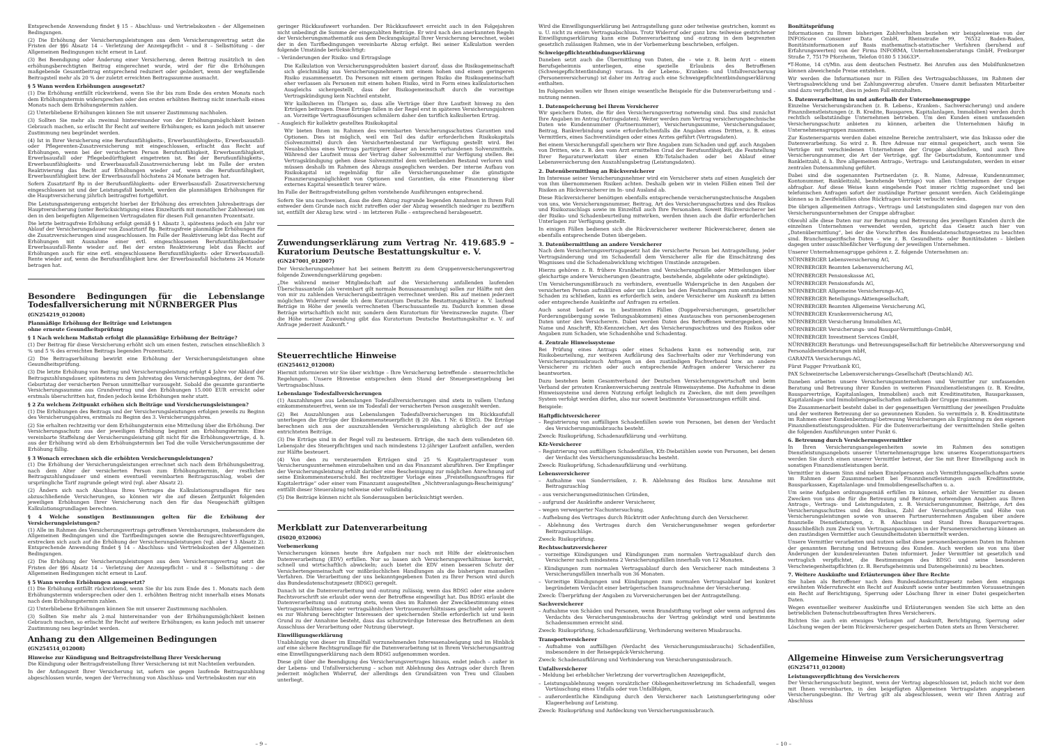Entsprechende Anwendung findet § 15 – Abschluss- und Vertriebskosten – der Allgemeinen Bedingungen.
(2) Die Erhöhung der Versicherungsleistungen aus dem Versicherungsvertrag setzt die Fristen der §§6 Absatz 14 – Verletzung der Anzeigepflicht – und 8 – Selbsttötung – der Allgemeinen Bedingungen nicht erneut in Lauf.
(3) Bei Beendigung oder Änderung einer Versicherung, deren Beitrag zusätzlich in den erhöhungsberechtigten Beitrag eingerechnet wurde, wird der für die Erhöhungen maßgebende Gesamtbeitrag entsprechend reduziert oder geändert, wenn der wegfallende Beitragsteil mehr als 20 % der zuletzt erreichten Beitragssumme ausmacht.
§ 5 Wann werden Erhöhungen ausgesetzt?
(1) Die Erhöhung entfällt rückwirkend, wenn Sie ihr bis zum Ende des ersten Monats nach dem Erhöhungstermin widersprechen oder den ersten erhöhten Beitrag nicht innerhalb eines Monats nach dem Erhöhungstermin zahlen.
(2) Unterbliebene Erhöhungen können Sie mit unserer Zustimmung nachholen.
(3) Sollten Sie mehr als zweimal hintereinander von der Erhöhungsmöglichkeit keinen Gebrauch machen, so erlischt Ihr Recht auf weitere Erhöhungen; es kann jedoch mit unserer Zustimmung neu begründet werden.
(4) Ist in Ihrer Versicherung eine Berufsunfähigkeits-, Erwerbsunfähigkeits-, Erwerbsausfall- oder Pflegerenten-Zusatzversicherung mit eingeschlossen, erlischt das Recht auf Erhöhungen, wenn bei der versicherten Person Berufsunfähigkeit, Erwerbsunfähigkeit, Erwerbsausfall oder Pflegebedürftigkeit eingetreten ist. Bei der Berufsunfähigkeits-, Erwerbsunfähigkeits- und Erwerbsausfall-Zusatzversicherung lebt im Falle der ersten Reaktivierung das Recht auf Erhöhungen wieder auf, wenn die Berufsunfähigkeit, Erwerbsunfähigkeit bzw. der Erwerbsausfall höchstens 24 Monate betragen hat.
Sofern Zusatztarif Bp in der Berufsunfähigkeits- oder Erwerbsausfall- Zusatzversicherung eingeschlossen ist und der Leistungsfall besteht, werden die planmäßigen Erhöhungen für die Hauptversicherung jährlich beitragsfrei fortgeführt.
Die Leistungssteigerung entspricht hierbei der Erhöhung des erreichten Jahresbeitrags der Hauptversicherung (unter Berücksichtigung eines Einzeltarifs mit monatlicher Zahlweise) um den in den beigefügten Allgemeinen Vertragsdaten für diesen Fall genannten Prozentsatz.
Die letzte beitragsfreie Erhöhung erfolgt gemäß § 1 Absatz 3, spätestens jedoch ein Jahr vor Ablauf der Versicherungsdauer von Zusatztarif Bp. Beitragsfreie planmäßige Erhöhungen für die Zusatzversicherungen sind ausgeschlossen. Im Falle der Reaktivierung lebt das Recht auf Erhöhungen mit Ausnahme einer evtl. eingeschlossenen Berufsunfähigkeitsoder Erwerbsausfall-Rente wieder auf. Bei der ersten Reaktivierung lebt das Recht auf Erhöhungen auch für eine evtl. eingeschlossene Berufsunfähigkeits- oder Erwerbsausfall-Rente wieder auf, wenn die Berufsunfähigkeit bzw. der Erwerbsausfall höchstens 24 Monate betragen hat.
Besondere Bedingungen für die Lebenslange Todesfallversicherung mit NÜRNBERGER Plus
(GN254219_012008)
Planmäßige Erhöhung der Beiträge und Leistungen
ohne erneute Gesundheitsprüfung
§ 1 Nach welchem Maßstab erfolgt die planmäßige Erhöhung der Beiträge?
(1) Der Beitrag für diese Versicherung erhöht sich um einen festen, zwischen einschließlich 3 % und 5 % des erreichten Beitrags liegenden Prozentsatz.
(2) Die Beitragserhöhung bewirkt eine Erhöhung der Versicherungsleistungen ohne Gesundheitsprüfung.
(3) Die letzte Erhöhung von Beitrag und Versicherungsleistung erfolgt 4 Jahre vor Ablauf der Beitragszahlungsdauer, spätestens zu dem Jahrestag des Versicherungsbeginns, der dem 76. Geburtstag der versicherten Person unmittelbar vorausgeht. Sobald die gesamte garantierte Versicherungssumme aus Grundvertrag und den Erhöhungen 15.000 EUR erreicht oder erstmals überschritten hat, finden jedoch keine Erhöhungen mehr statt.
§ 2 Zu welchem Zeitpunkt erhöhen sich Beiträge und Versicherungsleistungen?
(1) Die Erhöhungen des Beitrags und der Versicherungsleistungen erfolgen jeweils zu Beginn des Versicherungsjahres, erstmals zu Beginn des 3. Versicherungsjahres.
(2) Sie erhalten rechtzeitig vor dem Erhöhungstermin eine Mitteilung über die Erhöhung. Der Versicherungsschutz aus der jeweiligen Erhöhung beginnt am Erhöhungstermin. Eine vereinbarte Staffelung der Versicherungsleistung gilt nicht für die Erhöhungsverträge, d. h. aus der Erhöhung wird ab dem Erhöhungstermin bei Tod die volle Versicherungssumme der Erhöhung fällig.
§ 3 Wonach errechnen sich die erhöhten Versicherungsleistungen?
(1) Die Erhöhung der Versicherungsleistungen errechnet sich nach dem Erhöhungsbeitrag, nach dem Alter der versicherten Person zum Erhöhungstermin, der restlichen Beitragszahlungsdauer und einem eventuell vereinbarten Beitragszuschlag, wobei der ursprüngliche Tarif zugrunde gelegt wird (vgl. aber Absatz 2).
(2) Ändern sich nach Abschluss Ihres Vertrages die Kalkulationsgrundlagen für neu abzuschließende Versicherungen, so können wir die auf diesen Zeitpunkt folgenden jeweiligen Erhöhungen Ihrer Versicherung nach den für das Neugeschäft gültigen Kalkulationsgrundlagen berechnen.
§ 4 Welche sonstigen Bestimmungen gelten für die Erhöhung der Versicherungsleistungen?
(1) Alle im Rahmen des Versicherungsvertrags getroffenen Vereinbarungen, insbesondere die Allgemeinen Bedingungen und die Tarifbedingungen sowie die Bezugsrechtsverfügungen, erstrecken sich auch auf die Erhöhung der Versicherungsleistungen (vgl. aber § 3 Absatz 2). Entsprechende Anwendung findet § 14 – Abschluss- und Vertriebskosten der Allgemeinen Bedingungen.
(2) Die Erhöhung der Versicherungsleistungen aus dem Versicherungsvertrag setzt die Fristen der §§6 Absatz 14 – Verletzung der Anzeigepflicht – und 8 – Selbsttötung – der Allgemeinen Bedingungen nicht erneut in Lauf.
§ 5 Wann werden Erhöhungen ausgesetzt?
(1) Die Erhöhung entfällt rückwirkend, wenn Sie ihr bis zum Ende des 1. Monats nach dem Erhöhungstermin widersprechen oder den 1. erhöhten Beitrag nicht innerhalb eines Monats nach dem Erhöhungstermin zahlen.
(2) Unterbliebene Erhöhungen können Sie mit unserer Zustimmung nachholen.
(3) Sollten Sie mehr als 2-mal hintereinander von der Erhöhungsmöglichkeit keinen Gebrauch machen, so erlischt Ihr Recht auf weitere Erhöhungen; es kann jedoch mit unserer Zustimmung neu begründet werden.
Anhang zu den Allgemeinen Bedingungen
(GN254514_012008)
Hinweise zur Kündigung und Beitragsfreistellung Ihrer Versicherung
Die Kündigung oder Beitragsfreistellung Ihrer Versicherung ist mit Nachteilen verbunden.
In der Anfangszeit Ihrer Versicherung ist, sofern sie gegen laufende Beitragszahlung abgeschlossen wurde, wegen der Verrechnung von Abschluss- und Vertriebskosten nur ein
geringer Rückkaufswert vorhanden. Der Rückkaufswert erreicht auch in den Folgejahren nicht unbedingt die Summe der eingezahlten Beiträge. Er wird nach den anerkannten Regeln der Versicherungsmathematik aus dem Deckungskapital Ihrer Versicherung berechnet, wobei der in den Tarifbedingungen vereinbarte Abzug erfolgt. Bei seiner Kalkulation werden folgende Umstände berücksichtigt:
– Veränderungen der Risiko- und Ertragslage
Die Kalkulation von Versicherungsprodukten basiert darauf, dass die Risikogemeinschaft sich gleichmäßig aus Versicherungsnehmern mit einem hohen und einem geringeren Risiko zusammensetzt. Da Personen mit einem geringen Risiko die Risikogemeinschaft eher verlassen als Personen mit einem hohen Risiko, wird in Form eines kalkulatorischen Ausgleichs sichergestellt, dass der Risikogemeinschaft durch die vorzeitige Vertragskündigung kein Nachteil entsteht.
Wir kalkulieren im Übrigen so, dass alle Verträge über ihre Laufzeit hinweg zu den Erträgen beitragen. Diese Erträge fallen in der Regel erst in späteren Versicherungsjahren an. Vorzeitige Vertragsauflösungen schmälern daher den tariflich kalkulierten Ertrag.
– Ausgleich für kollektiv gestelltes Risikokapital
Wir bieten Ihnen im Rahmen des vereinbarten Versicherungsschutzes Garantien und Optionen. Dies ist möglich, weil ein Teil des dafür erforderlichen Risikokapitals (Solvenzmittel) durch den Versichertenbestand zur Verfügung gestellt wird. Bei Neuabschluss eines Vertrags partizipiert dieser an bereits vorhandenen Solvenzmitteln. Während der Laufzeit muss der Vertrag daher Solvenzmittel zur Verfügung stellen. Bei Vertragskündigung gehen diese Solvenzmittel dem verbleibenden Bestand verloren und müssen deshalb im Rahmen des Abzugs ausgeglichen werden. Der interne Aufbau von Risikokapital ist regelmäßig für alle Versicherungsnehmer die günstigste Finanzierungsmöglichkeit von Optionen und Garantien, da eine Finanzierung über externes Kapital wesentlich teurer wäre.
Im Falle der Beitragsfreistellung gelten vorstehende Ausführungen entsprechend.
Sofern Sie uns nachweisen, dass die dem Abzug zugrunde liegenden Annahmen in Ihrem Fall entweder dem Grunde nach nicht zutreffen oder der Abzug wesentlich niedriger zu beziffern ist, entfällt der Abzug bzw. wird – im letzteren Falle – entsprechend herabgesetzt.
Zuwendungserklärung zum Vertrag Nr. 419.685.9 – Kuratorium Deutsche Bestattungskultur e. V.
(GN247001_012007)
Der Versicherungsnehmer hat bei seinem Beitritt zu dem Gruppenversicherungsvertrag folgende Zuwendungserklärung gegeben:
„Die während meiner Mitgliedschaft auf die Versicherung anfallenden laufenden Überschussanteile (als vereinbart gilt normale Bonusansammlung) sollen zur Hälfte mit den von mir zu zahlenden Versicherungsbeiträgen verrechnet werden. Bis auf meinen jederzeit möglichen Widerruf wende ich dem Kuratorium Deutsche Bestattungskultur e. V. laufend Beträge in Höhe der jeweils verrechneten Überschussanteile zu. Dadurch kommen diese Beträge wirtschaftlich nicht mir, sondern dem Kuratorium für Vereinszwecke zugute. Über die Höhe meiner Zuwendung gibt das Kuratorium Deutsche Bestattungskultur e. V. auf Anfrage jederzeit Auskunft.“
Steuerrechtliche Hinweise
(GN254612_012008)
Hiermit informieren wir Sie über wichtige – Ihre Versicherung betreffende – steuerrechtliche Regelungen. Unsere Hinweise entsprechen dem Stand der Steuergesetzgebung bei Vertragsabschluss.
Lebenslange Todesfallversicherungen
(1) Auszahlungen aus Lebenslangen Todesfallversicherungen sind stets in vollem Umfang einkommensteuerfrei, wenn sie im Todesfall der versicherten Person ausgezahlt werden.
(2) Bei Auszahlungen aus Lebenslangen Todesfallversicherungen im Rückkaufsfall unterliegen die Erträge der Einkommensteuerpflicht (§ 20 Abs. 1 Nr. 6 EStG). Die Erträge berechnen sich aus der auszuzahlenden Versicherungsleistung abzüglich der auf sie entrichteten Beiträge.
(3) Die Erträge sind in der Regel voll zu besteuern. Erträge, die nach dem vollendeten 60. Lebensjahr des Steuerpflichtigen und nach mindestens 12-jähriger Laufzeit anfallen, werden zur Hälfte besteuert.
(4) Von den zu versteuernden Erträgen sind 25 % Kapitalertragsteuer vom Versicherungsunternehmen einzubehalten und an das Finanzamt abzuführen. Der Empfänger der Versicherungsleistung erhält darüber eine Bescheinigung zur möglichen Anrechnung auf seine Einkommensteuerschuld. Bei rechtzeitiger Vorlage eines „Freistellungsauftrages für Kapitalerträge“ oder einer vom Finanzamt ausgestellten „Nichtveranlagungs-Bescheinigung“ entfällt dieser Steuerabzug teilweise oder vollständig.
(5) Die Beiträge können nicht als Sonderausgaben berücksichtigt werden.
Merkblatt zur Datenverarbeitung
(IS020_032006)
Vorbemerkung
Versicherungen können heute ihre Aufgaben nur noch mit Hilfe der elektronischen Datenverarbeitung (EDV) erfüllen. Nur so lassen sich Versicherungsverhältnisse korrekt, schnell und wirtschaftlich abwickeln; auch bietet die EDV einen besseren Schutz der Versichertengemeinschaft vor mißbräuchlichen Handlungen als die bisherigen manuellen Verfahren. Die Verarbeitung der uns bekanntgegebenen Daten zu Ihrer Person wird durch das Bundesdatenschutzgesetz (BDSG) geregelt.
Danach ist die Datenverarbeitung und -nutzung zulässig, wenn das BDSG oder eine andere Rechtsvorschrift sie erlaubt oder wenn der Betroffene eingewilligt hat. Das BDSG erlaubt die Datenverarbeitung und -nutzung stets, wenn dies im Rahmen der Zweckbestimmung eines Vertragsverhältnisses oder vertragsähnlichen Vertrauensverhältnisses geschieht oder soweit es zur Wahrung berechtigter Interessen der speichernden Stelle erforderlich ist und kein Grund zu der Annahme besteht, dass das schutzwürdige Interesse des Betroffenen an dem Ausschluss der Verarbeitung oder Nutzung überwiegt.
Einwilligungserklärung
Unabhängig von dieser im Einzelfall vorzunehmenden Interessenabwägung und im Hinblick auf eine sichere Rechtsgrundlage für die Datenverarbeitung ist in Ihrem Versicherungsantrag eine Einwilligungserklärung nach dem BDSG aufgenommen worden.
Diese gilt über die Beendigung des Versicherungsvertrages hinaus, endet jedoch – außer in der Lebens- und Unfallversicherung – schon mit Ablehnung des Antrags oder durch Ihren jederzeit möglichen Widerruf, der allerdings den Grundsätzen von Treu und Glauben unterliegt.
– 9 –
Wird die Einwilligungserklärung bei Antragstellung ganz oder teilweise gestrichen, kommt es u. U. nicht zu einem Vertragsabschluss. Trotz Widerruf oder ganz bzw. teilweise gestrichener Einwilligungserklärung kann eine Datenverarbeitung und -nutzung in dem begrenzten gesetzlich zulässigen Rahmen, wie in der Vorbemerkung beschrieben, erfolgen.
Schweigepflichtentbindungserklärung
Daneben setzt auch die Übermittlung von Daten, die – wie z. B. beim Arzt – einem Berufsgeheimnis unterliegen, eine spezielle Erlaubnis des Betroffenen (Schweigepflichtentbindung) voraus. In der Lebens-, Kranken- und Unfallversicherung (Personenversicherung) ist daher im Antrag auch eine Schweigepflichtentbindungserklärung enthalten.
Im Folgenden wollen wir Ihnen einige wesentliche Beispiele für die Datenverarbeitung und -nutzung nennen.
1. Datenspeicherung bei Ihrem Versicherer
Wir speichern Daten, die für den Versicherungsvertrag notwendig sind. Das sind zunächst Ihre Angaben im Antrag (Antragsdaten). Weiter werden zum Vertrag versicherungstechnische Daten wie Kundennummer (Partnernummer), Versicherungssumme, Versicherungsdauer, Beitrag, Bankverbindung sowie erforderlichenfalls die Angaben eines Dritten, z. B. eines Vermittlers, eines Sachverständigen oder eines Arztes geführt (Vertragsdaten).
Bei einem Versicherungsfall speichern wir Ihre Angaben zum Schaden und ggf. auch Angaben von Dritten, wie z. B. den vom Arzt ermittelten Grad der Berufsunfähigkeit, die Feststellung Ihrer Reparaturwerkstatt über einen Kfz-Totalschaden oder bei Ablauf einer Lebensversicherung den Auszahlungsbetrag (Leistungsdaten).
2. Datenübermittlung an Rückversicherer
Im Interesse seiner Versicherungsnehmer wird ein Versicherer stets auf einen Ausgleich der von ihm übernommenen Risiken achten. Deshalb geben wir in vielen Fällen einen Teil der Risiken an Rückversicherer im In- und Ausland ab.
Diese Rückversicherer benötigen ebenfalls entsprechende versicherungstechnische Angaben von uns, wie Versicherungsnummer, Beitrag, Art des Versicherungsschutzes und des Risikos und Risikozuschlags sowie im Einzelfall auch Ihre Personalien. Soweit Rückversicherer bei der Risiko- und Schadenbeurteilung mitwirken, werden ihnen auch die dafür erforderlichen Unterlagen zur Verfügung gestellt.
In einigen Fällen bedienen sich die Rückversicherer weiterer Rückversicherer, denen sie ebenfalls entsprechende Daten übergeben.
3. Datenübermittlung an andere Versicherer
Nach dem Versicherungsvertragsgesetz hat die versicherte Person bei Antragstellung, jeder Vertragsänderung und im Schadenfall dem Versicherer alle für die Einschätzung des Wagnisses und die Schadenabwicklung wichtigen Umstände anzugeben.
Hierzu gehören z. B. frühere Krankheiten und Versicherungsfälle oder Mitteilungen über gleichartige andere Versicherungen (beantragte, bestehende, abgelehnte oder gekündigte).
Um Versicherungsmißbrauch zu verhindern, eventuelle Widersprüche in den Angaben der versicherten Person aufzuklären oder um Lücken bei den Feststellungen zum entstandenen Schaden zu schließen, kann es erforderlich sein, andere Versicherer um Auskunft zu bitten oder entsprechende Auskünfte auf Anfragen zu erteilen.
Auch sonst bedarf es in bestimmten Fällen (Doppelversicherungen, gesetzlicher Forderungsübergang sowie Teilungsabkommen) eines Austausches von personenbezogenen Daten unter den Versicherern. Dabei werden Daten des Betroffenen weitergegeben, wie Name und Anschrift, Kfz-Kennzeichen, Art des Versicherungsschutzes und des Risikos oder Angaben zum Schaden, wie Schadenhöhe und Schadentag.
4. Zentrale Hinweissysteme
Bei Prüfung eines Antrags oder eines Schadens kann es notwendig sein, zur Risikobeurteilung, zur weiteren Aufklärung des Sachverhalts oder zur Verhinderung von Versicherungsmissbrauch Anfragen an den zuständigen Fachverband bzw. an andere Versicherer zu richten oder auch entsprechende Anfragen anderer Versicherer zu beantworten.
Dazu bestehen beim Gesamtverband der Deutschen Versicherungswirtschaft und beim Verband der privaten Krankenversicherung zentrale Hinweissysteme. Die Aufnahme in diese Hinweissysteme und deren Nutzung erfolgt lediglich zu Zwecken, die mit dem jeweiligen System verfolgt werden dürfen, also nur soweit bestimmte Voraussetzungen erfüllt sind.
Beispiele:
Haftpflichtversicherer
– Registrierung von auffälligen Schadenfällen sowie von Personen, bei denen der Verdacht des Versicherungsmissbrauchs besteht.
Zweck: Risikoprüfung, Schadenaufklärung und -verhütung.
Kfz-Versicherer
– Registrierung von auffälligen Schadenfällen, Kfz-Diebstählen sowie von Personen, bei denen der Verdacht des Versicherungsmissbrauchs besteht.
Zweck: Risikoprüfung, Schadenaufklärung und -verhütung.
Lebensversicherer
– Aufnahme von Sonderrisiken, z. B. Ablehnung des Risikos bzw. Annahme mit Beitragszuschlag
– aus versicherungsmedizinischen Gründen,
– aufgrund der Auskünfte anderer Versicherer,
– wegen verweigerter Nachuntersuchung.
– Aufhebung des Vertrages durch Rücktritt oder Anfechtung durch den Versicherer.
– Ablehnung des Vertrages durch den Versicherungsnehmer wegen geforderter Beitragszuschläge.
Zweck: Risikoprüfung.
Rechtsschutzversicherer
– vorzeitige Kündigungen und Kündigungen zum normalen Vertragsablauf durch den Versicherer nach mindestens 2 Versicherungsfällen innerhalb von 12 Monaten.
– Kündigungen zum normalen Vertragsablauf durch den Versicherer nach mindestens 3 Versicherungsfällen innerhalb von 36 Monaten.
– Vorzeitige Kündigungen und Kündigungen zum normalen Vertragsablauf bei konkret begründetem Verdacht einer betrügerischen Inanspruchnahme der Versicherung.
Zweck: Überprüfung der Angaben zu Vorversicherungen bei der Antragstellung.
Sachversicherer
– Aufnahme von Schäden und Personen, wenn Brandstiftung vorliegt oder wenn aufgrund des Verdachts des Versicherungsmissbrauchs der Vertrag gekündigt wird und bestimmte Schadensummen erreicht sind.
Zweck: Risikoprüfung, Schadenaufklärung, Verhinderung weiteren Missbrauchs.
Transportversicherer
– Aufnahme von auffälligen (Verdacht des Versicherungsmissbrauchs) Schadenfällen, insbesondere in der Reisegepäck-Versicherung.
Zweck: Schadenaufklärung und Verhinderung von Versicherungsmissbrauch.
Unfallversicherer
– Meldung bei erheblicher Verletzung der vorvertraglichen Anzeigepflicht,
– Leistungsablehnung wegen vorsätzlicher Obliegenheitsverletzung im Schadenfall, wegen Vortäuschung eines Unfalls oder von Unfallfolgen,
– außerordentliche Kündigung durch den Versicherer nach Leistungserbringung oder Klageerhebung auf Leistung.
Zweck: Risikoprüfung und Aufdeckung von Versicherungsmissbrauch.
Bonitätsprüfung
Informationen zu Ihrem bisherigen Zahlverhalten beziehen wir beispielsweise von der INFOScore Consumer Data GmbH, Rheinstraße 99, 76532 Baden-Baden, Bonitätsinformationen auf Basis mathematisch-statistischer Verfahren (beruhend auf Erfahrungswerten) von der Firma INFORMA, Unternehmensberatungs GmbH, Freiburger Straße 7, 75179 Pforzheim, Telefon 0180 5 136633*.
*T-Home, 14 ct/Min. aus dem deutschen Festnetz. Bei Anrufen aus den Mobilfunknetzen können abweichende Preise entstehen.
Wir werden die Informationen nur in Fällen des Vertragsabschlusses, im Rahmen der Vertragsabwicklung und bei Zahlungsverzug abrufen. Unsere damit befassten Mitarbeiter sind dazu verpflichtet, dies in jedem Fall einzuhalten.
5. Datenverarbeitung in und außerhalb der Unternehmensgruppe
Einzelne Versicherungsbranchen (z. B. Lebens-, Kranken-, Sachversicherung) und andere Finanzdienstleistungen (z. B. Kredite, Bausparen, Kapitalanlagen, Immobilien) werden durch rechtlich selbstständige Unternehmen betrieben. Um den Kunden einen umfassenden Versicherungsschutz anbieten zu können, arbeiten die Unternehmen häufig in Unternehmensgruppen zusammen.
Zur Kostenersparnis werden dabei einzelne Bereiche zentralisiert, wie das Inkasso oder die Datenverarbeitung. So wird z. B. Ihre Adresse nur einmal gespeichert, auch wenn Sie Verträge mit verschiedenen Unternehmen der Gruppe abschließen, und auch Ihre Versicherungsnummer, die Art der Verträge, ggf. Ihr Geburtsdatum, Kontonummer und Bankleitzahl, d. h. Ihre allgemeinen Antrags-, Vertrags- und Leistungsdaten, werden in einer zentralen Datensammlung geführt.
Dabei sind die sogenannten Partnerdaten (z. B. Name, Adresse, Kundennummer, Kontonummer, Bankleitzahl, bestehende Verträge) von allen Unternehmen der Gruppe abfragbar. Auf diese Weise kann eingehende Post immer richtig zugeordnet und bei telefonischen Anfragen sofort der zuständige Partner genannt werden. Auch Geldeingänge können so in Zweifelsfällen ohne Rückfragen korrekt verbucht werden.
Die übrigen allgemeinen Antrags-, Vertrags- und Leistungsdaten sind dagegen nur von den Versicherungsunternehmen der Gruppe abfragbar.
Obwohl alle diese Daten nur zur Beratung und Betreuung des jeweiligen Kunden durch die einzelnen Unternehmen verwendet werden, spricht das Gesetz auch hier von „Datenübermittlung“, bei der die Vorschriften des Bundesdatenschutzgesetzes zu beachten sind. Branchenspezifische Daten – wie z. B. Gesundheits- oder Bonitätsdaten – bleiben dagegen unter ausschließlicher Verfügung der jeweiligen Unternehmen.
Unserer Unternehmensgruppe gehören z. Z. folgende Unternehmen an:
NÜRNBERGER Lebensversicherung AG,
NÜRNBERGER Beamten Lebensversicherung AG,
NÜRNBERGER Pensionskasse AG,
NÜRNBERGER Pensionsfonds AG,
NÜRNBERGER Allgemeine Versicherungs-AG,
NÜRNBERGER Beteiligungs-Aktiengesellschaft,
NÜRNBERGER Beamten Allgemeine Versicherung AG,
NÜRNBERGER Krankenversicherung AG,
NÜRNBERGER Versicherung Immobilien AG,
NÜRNBERGER Versicherungs- und Bauspar-Vermittlungs-GmbH,
NÜRNBERGER Investment Services GmbH,
NÜRNBERGER Beratungs- und Betreuungsgesellschaft für betriebliche Altersversorgung und Personaldienstleistungen mbH,
GARANTA Versicherungs-AG,
Fürst Fugger Privatbank KG,
PAX Schweizerische Lebensversicherungs-Gesellschaft (Deutschland) AG.
Daneben arbeiten unsere Versicherungsunternehmen und Vermittler zur umfassenden Beratung und Betreuung ihrer Kunden in weiteren Finanzdienstleistungen (z. B. Kredite, Bausparverträge, Kapitalanlagen, Immobilien) auch mit Kreditinstituten, Bausparkassen, Kapitalanlage- und Immobiliengesellschaften außerhalb der Gruppe zusammen.
Die Zusammenarbeit besteht dabei in der gegenseitigen Vermittlung der jeweiligen Produkte und der weiteren Betreuung der so gewonnenen Kunden. So vermitteln z. B. Kreditinstitute im Rahmen einer Kundenberatung/-betreuung Versicherungen als Ergänzung zu den eigenen Finanzdienstleistungsprodukten. Für die Datenverarbeitung der vermittelnden Stelle gelten die folgenden Ausführungen unter Punkt 6.
6. Betreuung durch Versicherungsvermittler
In Ihren Versicherungsangelegenheiten sowie im Rahmen des sonstigen Dienstleistungsangebots unserer Unternehmensgruppe bzw. unseres Kooperationspartners werden Sie durch einen unserer Vermittler betreut, der Sie mit Ihrer Einwilligung auch in sonstigen Finanzdienstleistungen berät.
Vermittler in diesem Sinn sind neben Einzelpersonen auch Vermittlungsgesellschaften sowie im Rahmen der Zusammenarbeit bei Finanzdienstleistungen auch Kreditinstitute, Bausparkassen, Kapitalanlage- und Immobiliengesellschaften u. a.
Um seine Aufgaben ordnungsgemäß erfüllen zu können, erhält der Vermittler zu diesen Zwecken von uns die für die Betreuung und Beratung notwendigen Angaben aus Ihren Antrags-, Vertrags- und Leistungsdaten, z. B. Versicherungsnummer, Beiträge, Art des Versicherungsschutzes und des Risikos, Zahl der Versicherungsfälle und Höhe von Versicherungsleistungen sowie von unseren Partnerunternehmen Angaben über andere finanzielle Dienstleistungen, z. B. Abschluss und Stand Ihres Bausparvertrages. Ausschließlich zum Zweck von Vertragsanpassungen in der Personenversicherung können an den zuständigen Vermittler auch Gesundheitsdaten übermittelt werden.
Unsere Vermittler verarbeiten und nutzen selbst diese personenbezogenen Daten im Rahmen der genannten Beratung und Betreuung des Kunden. Auch werden sie von uns über Änderungen der kundenrelevanten Daten informiert. Jeder Vermittler ist gesetzlich und vertraglich verpflichtet, die Bestimmungen des BDSG und seine besonderen Verschwiegenheitspflichten (z. B. Berufsgeheimnis und Datengeheimnis) zu beachten.
7. Weitere Auskünfte und Erläuterungen über Ihre Rechte
Sie haben als Betroffener nach dem Bundesdatenschutzgesetz neben dem eingangs erwähnten Widerrufsrecht ein Recht auf Auskunft sowie unter bestimmten Voraussetzungen ein Recht auf Berichtigung, Sperrung oder Löschung Ihrer in einer Datei gespeicherten Daten.
Wegen eventueller weiterer Auskünfte und Erläuterungen wenden Sie sich bitte an den betrieblichen Datenschutzbeauftragten Ihres Versicherers.
Richten Sie auch ein etwaiges Verlangen auf Auskunft, Berichtigung, Sperrung oder Löschung wegen der beim Rückversicherer gespeicherten Daten stets an Ihren Versicherer.
Allgemeine Hinweise zum Versicherungsvertrag
(GN254711_012008)
Leistungsverpflichtung des Versicherers
Der Versicherungsschutz beginnt, wenn der Vertrag abgeschlossen ist, jedoch nicht vor dem mit Ihnen vereinbarten, in den beigefügten Allgemeinen Vertragsdaten angegebenen Versicherungsbeginn. Ihr Vertrag gilt als abgeschlossen, wenn wir Ihren Antrag auf Abschluss
– 10 –